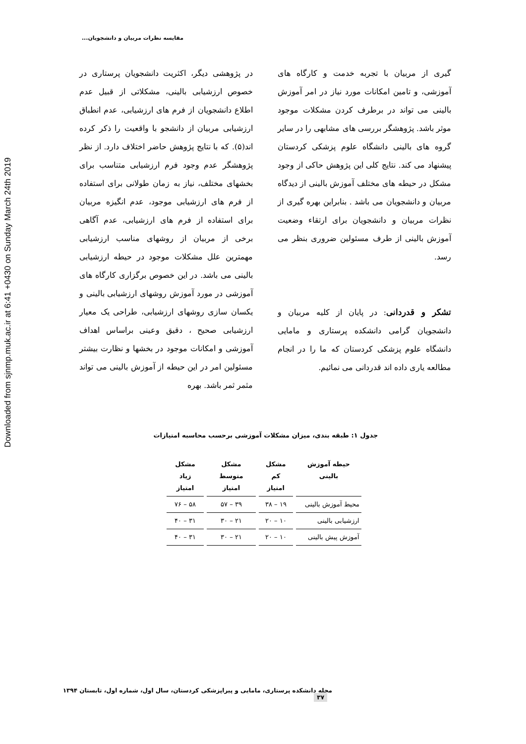Downloaded from sjnmp.muk.ac.ir at 6:41 +0430 on Sunday March 24th 2019
مقایسه نظرات مربیان و دانشجویان...
در پژوهشی دیگر، اکثریت دانشجویان پرستاری در خصوص ارزشیابی بالینی، مشکلاتی از قبیل عدم اطلاع دانشجویان از فرم های ارزشیابی، عدم انطباق ارزشیابی مربیان از دانشجو با واقعیت را ذکر کرده اند(۵). که با نتایج پژوهش حاضر اختلاف دارد. از نظر پژوهشگر عدم وجود فرم ارزشیابی متناسب برای بخشهای مختلف، نیاز به زمان طولانی برای استفاده از فرم های ارزشیابی موجود، عدم انگیزه مربیان برای استفاده از فرم های ارزشیابی، عدم آگاهی برخی از مربیان از روشهای مناسب ارزشیابی مهمترین علل مشکلات موجود در حیطه ارزشیابی بالینی می باشد. در این خصوص برگزاری کارگاه های آموزشی در مورد آموزش روشهای ارزشیابی بالینی و یکسان سازی روشهای ارزشیابی، طراحی یک معیار ارزشیابی صحیح ، دقیق وعینی براساس اهداف آموزشی و امکانات موجود در بخشها و نظارت بیشتر مسئولین امر در این حیطه از آموزش بالینی می تواند مثمر ثمر باشد. بهره
گیری از مربیان با تجربه خدمت و کارگاه های آموزشی، و تامین امکانات مورد نیاز در امر آموزش بالینی می تواند در برطرف کردن مشکلات موجود موثر باشد. پژوهشگر بررسی های مشابهی را در سایر گروه های بالینی دانشگاه علوم پزشکی کردستان پیشنهاد می کند. نتایج کلی این پژوهش حاکی از وجود مشکل در حیطه های مختلف آموزش بالینی از دیدگاه مربیان و دانشجویان می باشد . بنابراین بهره گیری از نظرات مربیان و دانشجویان برای ارتقاء وضعیت آموزش بالینی از طرف مسئولین ضروری بنظر می رسد.
تشکر و قدردانی: در پایان از کلیه مربیان و دانشجویان گرامی دانشکده پرستاری و مامایی دانشگاه علوم پزشکی کردستان که ما را در انجام مطالعه یاری داده اند قدردانی می نمائیم.
جدول ۱: طبقه بندی، میزان مشکلات آموزشی برحسب محاسبه امتیازات
| حیطه آموزش بالینی | مشکل کم امتیاز | مشکل متوسط امتیاز | مشکل زیاد امتیاز |
| --- | --- | --- | --- |
| محیط آموزش بالینی | ۱۹ – ۳۸ | ۳۹ – ۵۷ | ۵۸ – ۷۶ |
| ارزشیابی بالینی | ۱۰ – ۲۰ | ۲۱ – ۳۰ | ۳۱ – ۴۰ |
| آموزش پیش بالینی | ۱۰ – ۲۰ | ۲۱ – ۳۰ | ۳۱ – ۴۰ |
مجله دانشکده پرستاری، مامایی و پیراپزشکی کردستان، سال اول، شماره اول، تابستان ۱۳۹۴ ۳۷